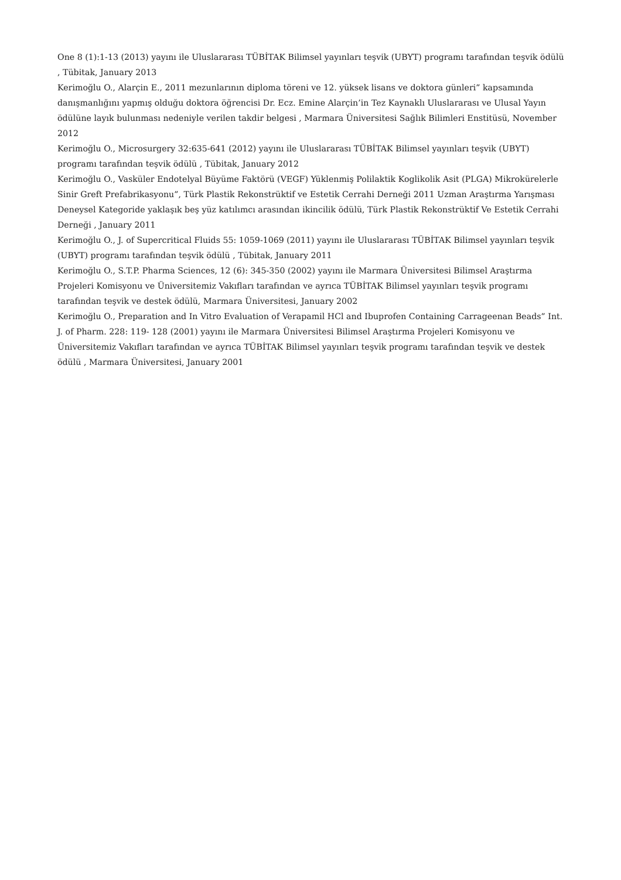One 8 (1):1-13 (2013) yayını ile Uluslararası TÜBİTAK Bilimsel yayınları teşvik (UBYT) programı tarafından teşvik ödülü , Tübitak, January 2013
Kerimoğlu O., Alarçin E., 2011 mezunlarının diploma töreni ve 12. yüksek lisans ve doktora günleri” kapsamında danışmanlığını yapmış olduğu doktora öğrencisi Dr. Ecz. Emine Alarçin’in Tez Kaynaklı Uluslararası ve Ulusal Yayın ödülüne layık bulunması nedeniyle verilen takdir belgesi , Marmara Üniversitesi Sağlık Bilimleri Enstitüsü, November 2012
Kerimoğlu O., Microsurgery 32:635-641 (2012) yayını ile Uluslararası TÜBİTAK Bilimsel yayınları teşvik (UBYT) programı tarafından teşvik ödülü , Tübitak, January 2012
Kerimoğlu O., Vasküler Endotelyal Büyüme Faktörü (VEGF) Yüklenmiş Polilaktik Koglikolik Asit (PLGA) Mikrokürelerle Sinir Greft Prefabrikasyonu”, Türk Plastik Rekonstrüktif ve Estetik Cerrahi Derneği 2011 Uzman Araştırma Yarışması Deneysel Kategoride yaklaşık beş yüz katılımcı arasından ikincilik ödülü, Türk Plastik Rekonstrüktif Ve Estetik Cerrahi Derneği , January 2011
Kerimoğlu O., J. of Supercritical Fluids 55: 1059-1069 (2011) yayını ile Uluslararası TÜBİTAK Bilimsel yayınları teşvik (UBYT) programı tarafından teşvik ödülü , Tübitak, January 2011
Kerimoğlu O., S.T.P. Pharma Sciences, 12 (6): 345-350 (2002) yayını ile Marmara Üniversitesi Bilimsel Araştırma Projeleri Komisyonu ve Üniversitemiz Vakıfları tarafından ve ayrıca TÜBİTAK Bilimsel yayınları teşvik programı tarafından teşvik ve destek ödülü, Marmara Üniversitesi, January 2002
Kerimoğlu O., Preparation and In Vitro Evaluation of Verapamil HCl and Ibuprofen Containing Carrageenan Beads” Int. J. of Pharm. 228: 119- 128 (2001) yayını ile Marmara Üniversitesi Bilimsel Araştırma Projeleri Komisyonu ve Üniversitemiz Vakıfları tarafından ve ayrıca TÜBİTAK Bilimsel yayınları teşvik programı tarafından teşvik ve destek ödülü , Marmara Üniversitesi, January 2001